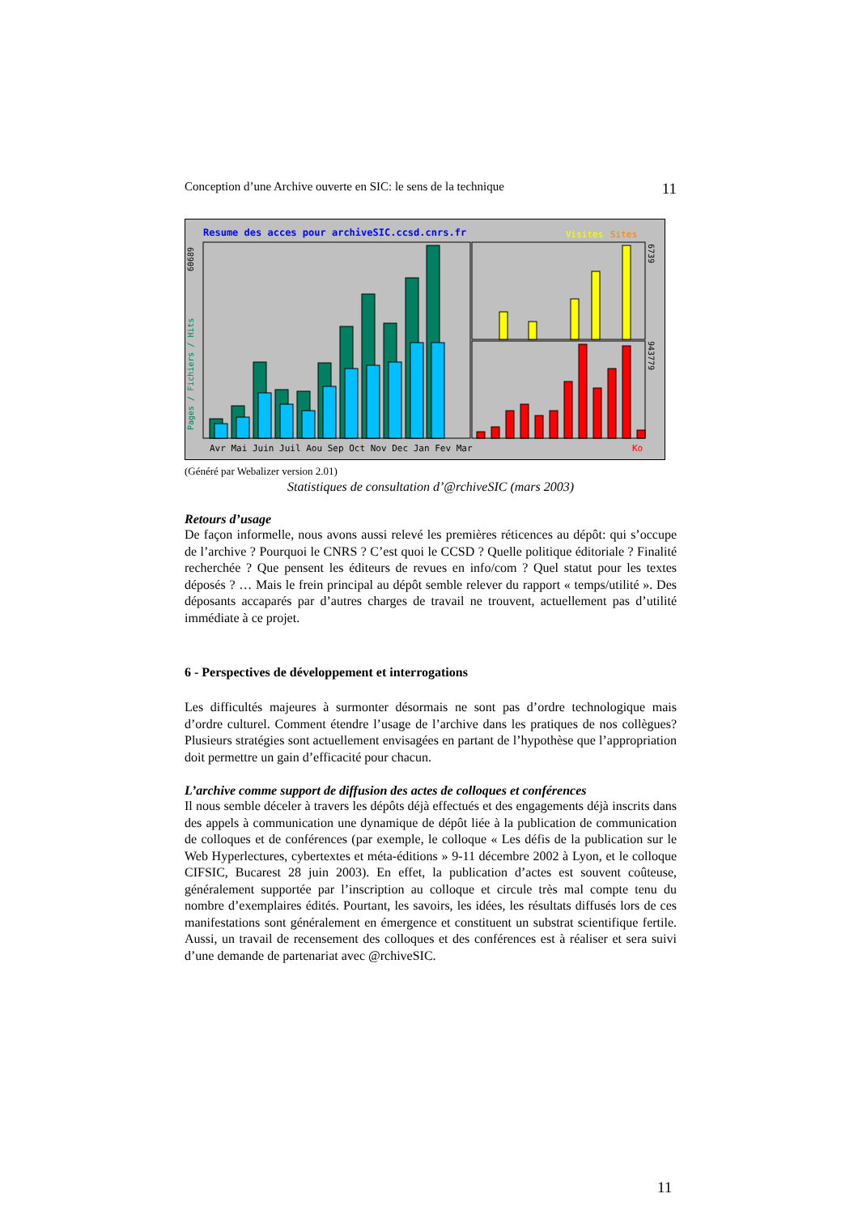Conception d’une Archive ouverte en SIC: le sens de la technique 11
Resume des acces pour archiveSIC.ccsd.cnrs.fr
Visites
Sites
Pages / Fichiers / Hits
60689
6739
943779
Avr Mai Juin Juil Aou Sep Oct Nov Dec Jan Fev Mar
Ko
(Généré par Webalizer version 2.01)
Statistiques de consultation d’@rchiveSIC (mars 2003)
Retours d’usage
De façon informelle, nous avons aussi relevé les premières réticences au dépôt: qui s’occupe de l’archive ? Pourquoi le CNRS ? C’est quoi le CCSD ? Quelle politique éditoriale ? Finalité recherchée ? Que pensent les éditeurs de revues en info/com ? Quel statut pour les textes déposés ? … Mais le frein principal au dépôt semble relever du rapport « temps/utilité ». Des déposants accaparés par d’autres charges de travail ne trouvent, actuellement pas d’utilité immédiate à ce projet.
6 - Perspectives de développement et interrogations
Les difficultés majeures à surmonter désormais ne sont pas d’ordre technologique mais d’ordre culturel. Comment étendre l’usage de l’archive dans les pratiques de nos collègues? Plusieurs stratégies sont actuellement envisagées en partant de l’hypothèse que l’appropriation doit permettre un gain d’efficacité pour chacun.
L’archive comme support de diffusion des actes de colloques et conférences
Il nous semble déceler à travers les dépôts déjà effectués et des engagements déjà inscrits dans des appels à communication une dynamique de dépôt liée à la publication de communication de colloques et de conférences (par exemple, le colloque « Les défis de la publication sur le Web Hyperlectures, cybertextes et méta-éditions » 9-11 décembre 2002 à Lyon, et le colloque CIFSIC, Bucarest 28 juin 2003). En effet, la publication d’actes est souvent coûteuse, généralement supportée par l’inscription au colloque et circule très mal compte tenu du nombre d’exemplaires édités. Pourtant, les savoirs, les idées, les résultats diffusés lors de ces manifestations sont généralement en émergence et constituent un substrat scientifique fertile. Aussi, un travail de recensement des colloques et des conférences est à réaliser et sera suivi d’une demande de partenariat avec @rchiveSIC.
11